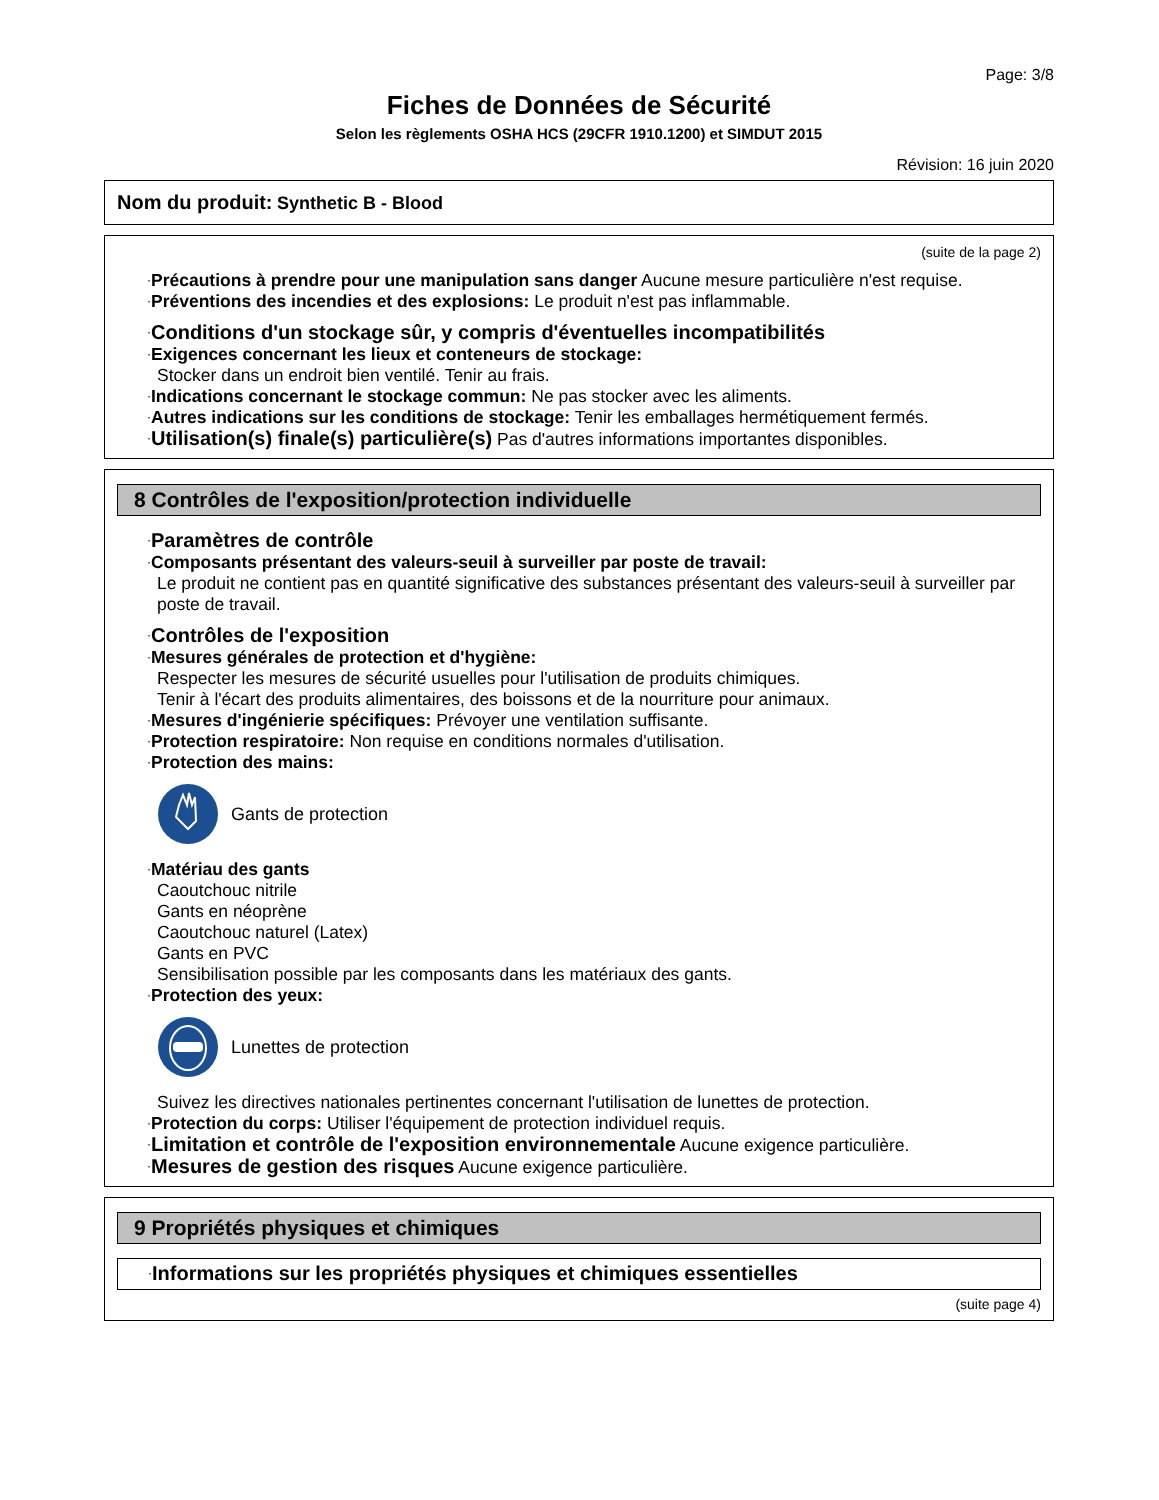Page: 3/8
Fiches de Données de Sécurité
Selon les règlements OSHA HCS (29CFR 1910.1200) et SIMDUT 2015
Révision: 16 juin 2020
Nom du produit: Synthetic B - Blood
(suite de la page 2)
·Précautions à prendre pour une manipulation sans danger Aucune mesure particulière n'est requise.
·Préventions des incendies et des explosions: Le produit n'est pas inflammable.
·Conditions d'un stockage sûr, y compris d'éventuelles incompatibilités
·Exigences concernant les lieux et conteneurs de stockage:
Stocker dans un endroit bien ventilé. Tenir au frais.
·Indications concernant le stockage commun: Ne pas stocker avec les aliments.
·Autres indications sur les conditions de stockage: Tenir les emballages hermétiquement fermés.
·Utilisation(s) finale(s) particulière(s) Pas d'autres informations importantes disponibles.
8 Contrôles de l'exposition/protection individuelle
·Paramètres de contrôle
·Composants présentant des valeurs-seuil à surveiller par poste de travail:
Le produit ne contient pas en quantité significative des substances présentant des valeurs-seuil à surveiller par poste de travail.
·Contrôles de l'exposition
·Mesures générales de protection et d'hygiène:
Respecter les mesures de sécurité usuelles pour l'utilisation de produits chimiques.
Tenir à l'écart des produits alimentaires, des boissons et de la nourriture pour animaux.
·Mesures d'ingénierie spécifiques: Prévoyer une ventilation suffisante.
·Protection respiratoire: Non requise en conditions normales d'utilisation.
·Protection des mains:
Gants de protection
·Matériau des gants
Caoutchouc nitrile
Gants en néoprène
Caoutchouc naturel (Latex)
Gants en PVC
Sensibilisation possible par les composants dans les matériaux des gants.
·Protection des yeux:
Lunettes de protection
Suivez les directives nationales pertinentes concernant l'utilisation de lunettes de protection.
·Protection du corps: Utiliser l'équipement de protection individuel requis.
·Limitation et contrôle de l'exposition environnementale Aucune exigence particulière.
·Mesures de gestion des risques Aucune exigence particulière.
9 Propriétés physiques et chimiques
·Informations sur les propriétés physiques et chimiques essentielles
(suite page 4)